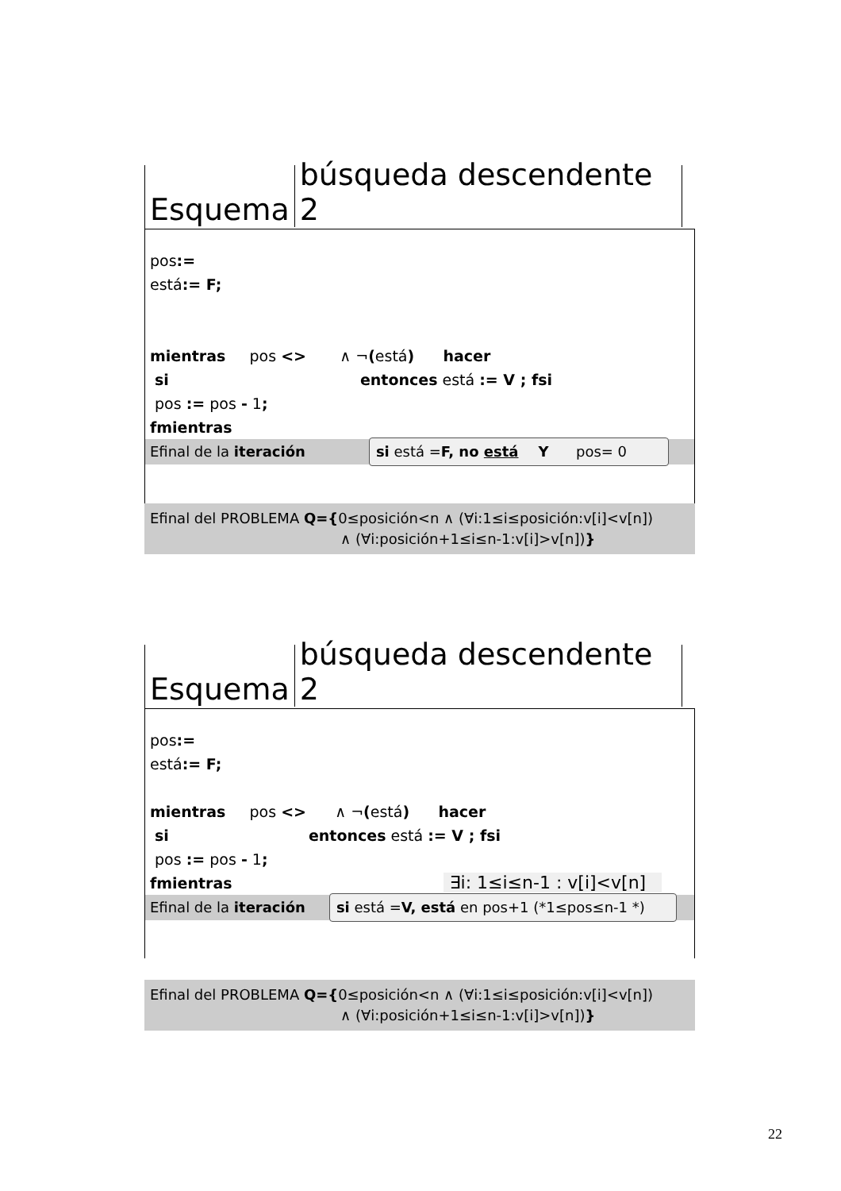Esquema
búsqueda descendente 2
pos:=
está:= F;
mientras pos <> ∧ ¬(está) hacer
si entonces está := V ; fsi
pos := pos - 1;
fmientras
Efinal de la iteración si está =F, no está Y pos= 0
Efinal del PROBLEMA Q={0≤posición<n ∧ (∀i:1≤i≤posición:v[i]<v[n])
∧ (∀i:posición+1≤i≤n-1:v[i]>v[n])}
Esquema
búsqueda descendente 2
pos:=
está:= F;
mientras pos <> ∧ ¬(está) hacer
si entonces está := V ; fsi
pos := pos - 1;
fmientras ∃i: 1≤i≤n-1 : v[i]<v[n]
Efinal de la iteración si está =V, está en pos+1 (*1≤pos≤n-1 *)
Efinal del PROBLEMA Q={0≤posición<n ∧ (∀i:1≤i≤posición:v[i]<v[n])
∧ (∀i:posición+1≤i≤n-1:v[i]>v[n])}
22